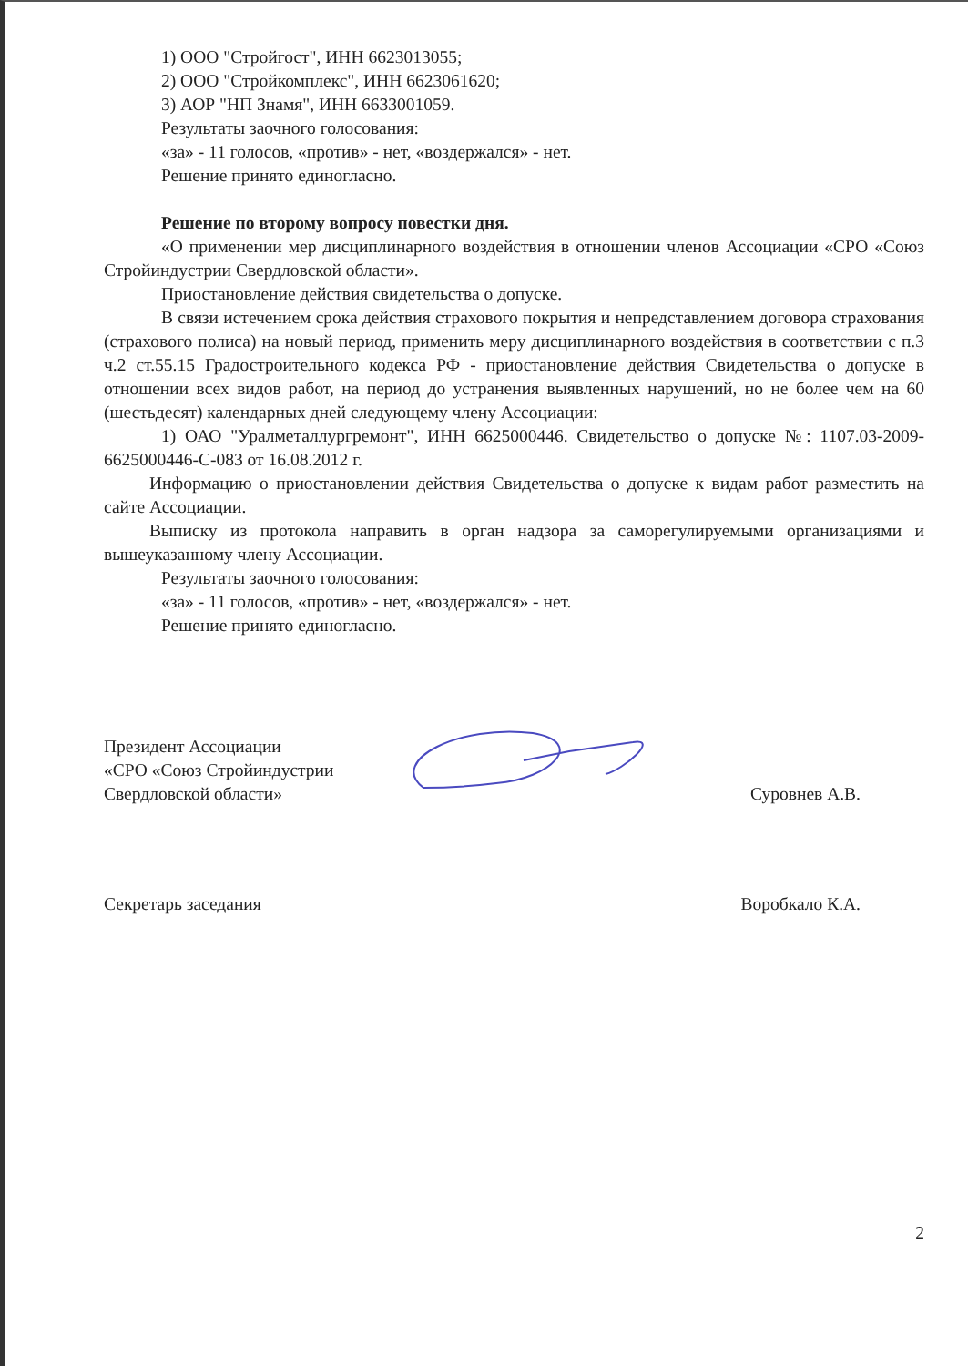1) ООО "Стройгост", ИНН 6623013055;
2) ООО "Стройкомплекс", ИНН 6623061620;
3) АОР "НП Знамя", ИНН 6633001059.
Результаты заочного голосования:
«за» - 11 голосов, «против» - нет, «воздержался» - нет.
Решение принято единогласно.
Решение по второму вопросу повестки дня.
«О применении мер дисциплинарного воздействия в отношении членов Ассоциации «СРО «Союз Стройиндустрии Свердловской области».
Приостановление действия свидетельства о допуске.
В связи истечением срока действия страхового покрытия и непредставлением договора страхования (страхового полиса) на новый период, применить меру дисциплинарного воздействия в соответствии с п.3 ч.2 ст.55.15 Градостроительного кодекса РФ - приостановление действия Свидетельства о допуске в отношении всех видов работ, на период до устранения выявленных нарушений, но не более чем на 60 (шестьдесят) календарных дней следующему члену Ассоциации:
1) ОАО "Уралметаллургремонт", ИНН 6625000446. Свидетельство о допуске №: 1107.03-2009-6625000446-С-083 от 16.08.2012 г.
Информацию о приостановлении действия Свидетельства о допуске к видам работ разместить на сайте Ассоциации.
Выписку из протокола направить в орган надзора за саморегулируемыми организациями и вышеуказанному члену Ассоциации.
Результаты заочного голосования:
«за» - 11 голосов, «против» - нет, «воздержался» - нет.
Решение принято единогласно.
Президент Ассоциации
«СРО «Союз Стройиндустрии
Свердловской области»
Суровнев А.В.
Секретарь заседания
Воробкало К.А.
2